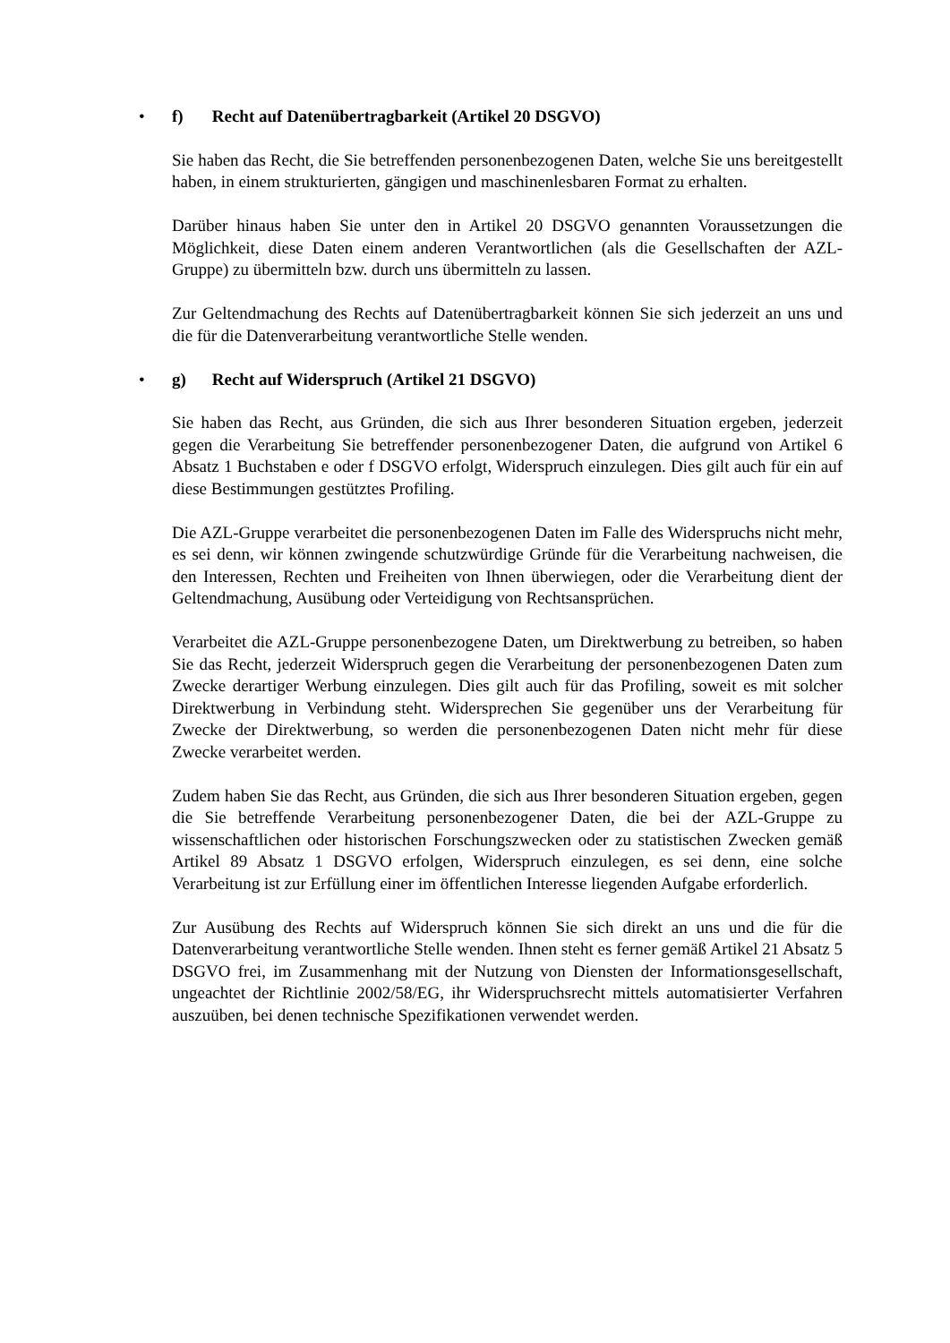• f) Recht auf Datenübertragbarkeit (Artikel 20 DSGVO)
Sie haben das Recht, die Sie betreffenden personenbezogenen Daten, welche Sie uns bereitgestellt haben, in einem strukturierten, gängigen und maschinenlesbaren Format zu erhalten.
Darüber hinaus haben Sie unter den in Artikel 20 DSGVO genannten Voraussetzungen die Möglichkeit, diese Daten einem anderen Verantwortlichen (als die Gesellschaften der AZL-Gruppe) zu übermitteln bzw. durch uns übermitteln zu lassen.
Zur Geltendmachung des Rechts auf Datenübertragbarkeit können Sie sich jederzeit an uns und die für die Datenverarbeitung verantwortliche Stelle wenden.
• g) Recht auf Widerspruch (Artikel 21 DSGVO)
Sie haben das Recht, aus Gründen, die sich aus Ihrer besonderen Situation ergeben, jederzeit gegen die Verarbeitung Sie betreffender personenbezogener Daten, die aufgrund von Artikel 6 Absatz 1 Buchstaben e oder f DSGVO erfolgt, Widerspruch einzulegen. Dies gilt auch für ein auf diese Bestimmungen gestütztes Profiling.
Die AZL-Gruppe verarbeitet die personenbezogenen Daten im Falle des Widerspruchs nicht mehr, es sei denn, wir können zwingende schutzwürdige Gründe für die Verarbeitung nachweisen, die den Interessen, Rechten und Freiheiten von Ihnen überwiegen, oder die Verarbeitung dient der Geltendmachung, Ausübung oder Verteidigung von Rechtsansprüchen.
Verarbeitet die AZL-Gruppe personenbezogene Daten, um Direktwerbung zu betreiben, so haben Sie das Recht, jederzeit Widerspruch gegen die Verarbeitung der personenbezogenen Daten zum Zwecke derartiger Werbung einzulegen. Dies gilt auch für das Profiling, soweit es mit solcher Direktwerbung in Verbindung steht. Widersprechen Sie gegenüber uns der Verarbeitung für Zwecke der Direktwerbung, so werden die personenbezogenen Daten nicht mehr für diese Zwecke verarbeitet werden.
Zudem haben Sie das Recht, aus Gründen, die sich aus Ihrer besonderen Situation ergeben, gegen die Sie betreffende Verarbeitung personenbezogener Daten, die bei der AZL-Gruppe zu wissenschaftlichen oder historischen Forschungszwecken oder zu statistischen Zwecken gemäß Artikel 89 Absatz 1 DSGVO erfolgen, Widerspruch einzulegen, es sei denn, eine solche Verarbeitung ist zur Erfüllung einer im öffentlichen Interesse liegenden Aufgabe erforderlich.
Zur Ausübung des Rechts auf Widerspruch können Sie sich direkt an uns und die für die Datenverarbeitung verantwortliche Stelle wenden. Ihnen steht es ferner gemäß Artikel 21 Absatz 5 DSGVO frei, im Zusammenhang mit der Nutzung von Diensten der Informationsgesellschaft, ungeachtet der Richtlinie 2002/58/EG, ihr Widerspruchsrecht mittels automatisierter Verfahren auszuüben, bei denen technische Spezifikationen verwendet werden.